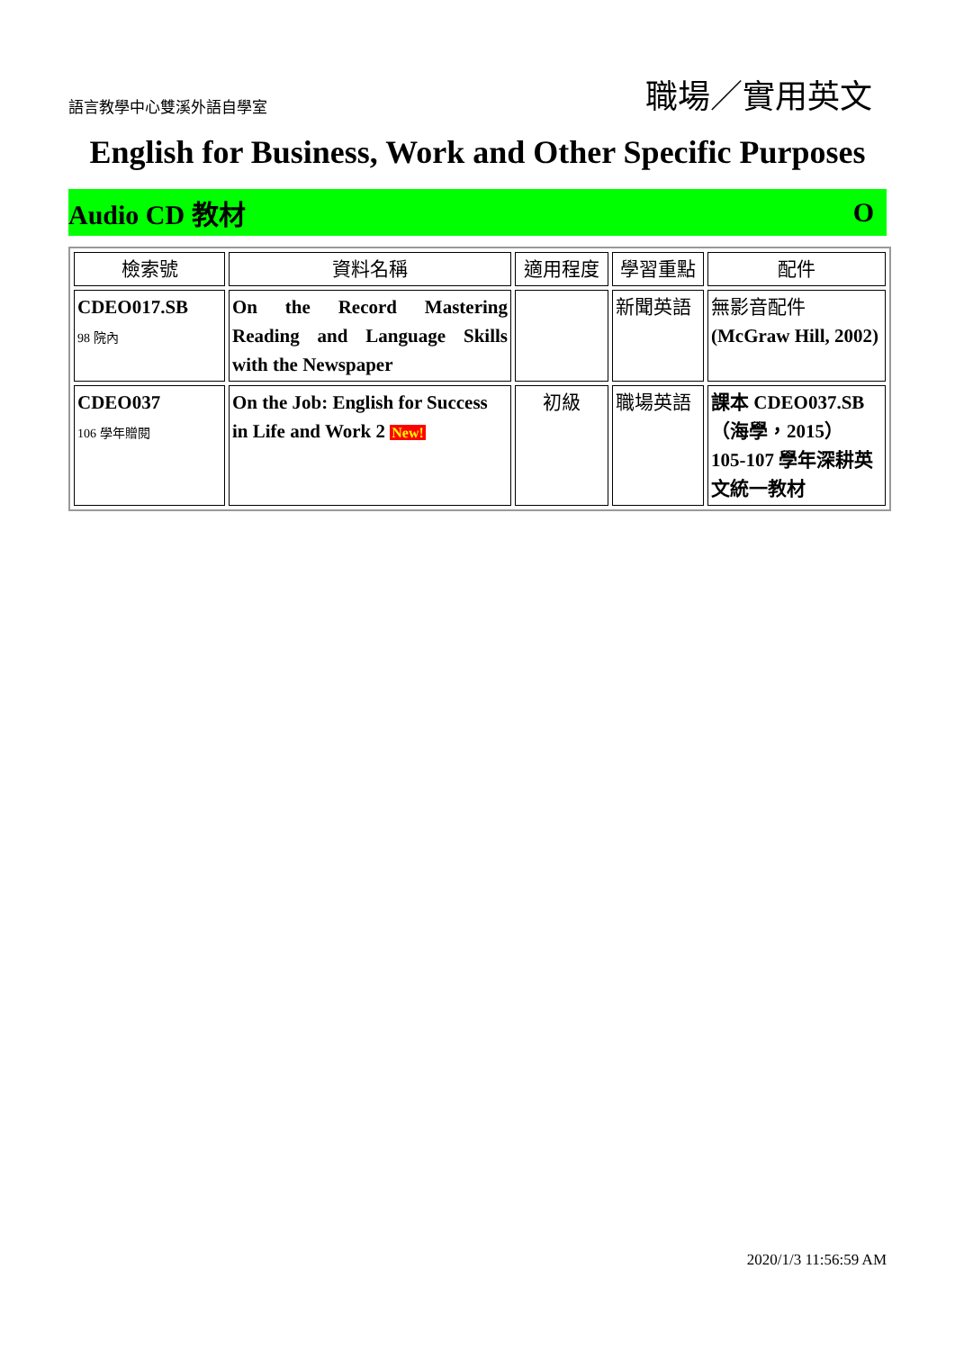語言教學中心雙溪外語自學室 職場／實用英文
English for Business, Work and Other Specific Purposes
Audio CD 教材 O
| 檢索號 | 資料名稱 | 適用程度 | 學習重點 | 配件 |
| --- | --- | --- | --- | --- |
| CDEO017.SB 98 院內 | On the Record Mastering Reading and Language Skills with the Newspaper | | 新聞英語 | 無影音配件 (McGraw Hill, 2002) |
| CDEO037 106 學年贈閱 | On the Job: English for Success in Life and Work 2 New! | 初級 | 職場英語 | 課本 CDEO037.SB （海學，2015） 105-107 學年深耕英文統一教材 |
2020/1/3 11:56:59 AM